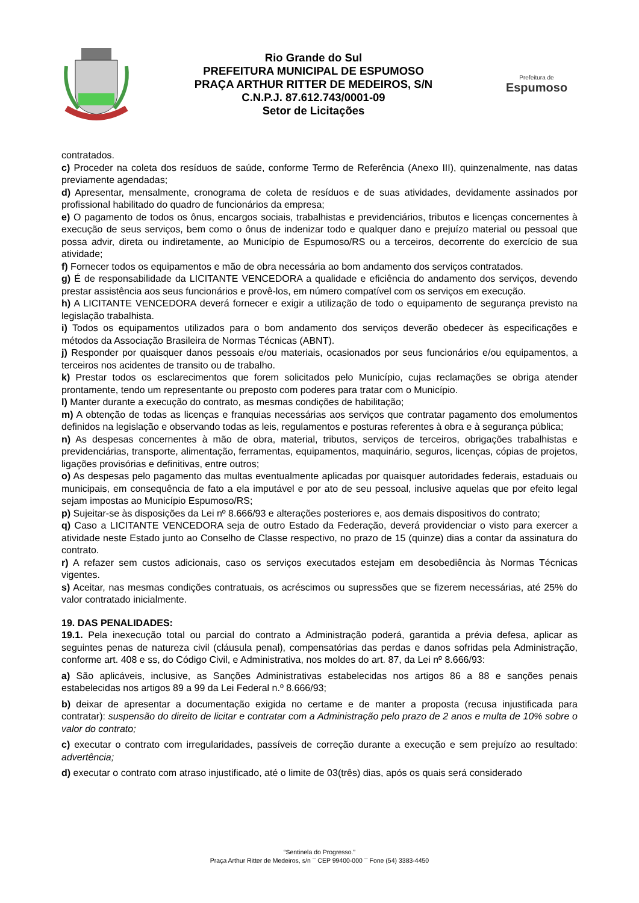Rio Grande do Sul
PREFEITURA MUNICIPAL DE ESPUMOSO
PRAÇA ARTHUR RITTER DE MEDEIROS, S/N
C.N.P.J. 87.612.743/0001-09
Setor de Licitações
Prefeitura de
Espumoso
contratados.
c) Proceder na coleta dos resíduos de saúde, conforme Termo de Referência (Anexo III), quinzenalmente, nas datas previamente agendadas;
d) Apresentar, mensalmente, cronograma de coleta de resíduos e de suas atividades, devidamente assinados por profissional habilitado do quadro de funcionários da empresa;
e) O pagamento de todos os ônus, encargos sociais, trabalhistas e previdenciários, tributos e licenças concernentes à execução de seus serviços, bem como o ônus de indenizar todo e qualquer dano e prejuízo material ou pessoal que possa advir, direta ou indiretamente, ao Município de Espumoso/RS ou a terceiros, decorrente do exercício de sua atividade;
f) Fornecer todos os equipamentos e mão de obra necessária ao bom andamento dos serviços contratados.
g) É de responsabilidade da LICITANTE VENCEDORA a qualidade e eficiência do andamento dos serviços, devendo prestar assistência aos seus funcionários e provê-los, em número compatível com os serviços em execução.
h) A LICITANTE VENCEDORA deverá fornecer e exigir a utilização de todo o equipamento de segurança previsto na legislação trabalhista.
i) Todos os equipamentos utilizados para o bom andamento dos serviços deverão obedecer às especificações e métodos da Associação Brasileira de Normas Técnicas (ABNT).
j) Responder por quaisquer danos pessoais e/ou materiais, ocasionados por seus funcionários e/ou equipamentos, a terceiros nos acidentes de transito ou de trabalho.
k) Prestar todos os esclarecimentos que forem solicitados pelo Município, cujas reclamações se obriga atender prontamente, tendo um representante ou preposto com poderes para tratar com o Município.
l) Manter durante a execução do contrato, as mesmas condições de habilitação;
m) A obtenção de todas as licenças e franquias necessárias aos serviços que contratar pagamento dos emolumentos definidos na legislação e observando todas as leis, regulamentos e posturas referentes à obra e à segurança pública;
n) As despesas concernentes à mão de obra, material, tributos, serviços de terceiros, obrigações trabalhistas e previdenciárias, transporte, alimentação, ferramentas, equipamentos, maquinário, seguros, licenças, cópias de projetos, ligações provisórias e definitivas, entre outros;
o) As despesas pelo pagamento das multas eventualmente aplicadas por quaisquer autoridades federais, estaduais ou municipais, em consequência de fato a ela imputável e por ato de seu pessoal, inclusive aquelas que por efeito legal sejam impostas ao Município Espumoso/RS;
p) Sujeitar-se às disposições da Lei nº 8.666/93 e alterações posteriores e, aos demais dispositivos do contrato;
q) Caso a LICITANTE VENCEDORA seja de outro Estado da Federação, deverá providenciar o visto para exercer a atividade neste Estado junto ao Conselho de Classe respectivo, no prazo de 15 (quinze) dias a contar da assinatura do contrato.
r) A refazer sem custos adicionais, caso os serviços executados estejam em desobediência às Normas Técnicas vigentes.
s) Aceitar, nas mesmas condições contratuais, os acréscimos ou supressões que se fizerem necessárias, até 25% do valor contratado inicialmente.
19. DAS PENALIDADES:
19.1. Pela inexecução total ou parcial do contrato a Administração poderá, garantida a prévia defesa, aplicar as seguintes penas de natureza civil (cláusula penal), compensatórias das perdas e danos sofridas pela Administração, conforme art. 408 e ss, do Código Civil, e Administrativa, nos moldes do art. 87, da Lei nº 8.666/93:
a) São aplicáveis, inclusive, as Sanções Administrativas estabelecidas nos artigos 86 a 88 e sanções penais estabelecidas nos artigos 89 a 99 da Lei Federal n.º 8.666/93;
b) deixar de apresentar a documentação exigida no certame e de manter a proposta (recusa injustificada para contratar): suspensão do direito de licitar e contratar com a Administração pelo prazo de 2 anos e multa de 10% sobre o valor do contrato;
c) executar o contrato com irregularidades, passíveis de correção durante a execução e sem prejuízo ao resultado: advertência;
d) executar o contrato com atraso injustificado, até o limite de 03(três) dias, após os quais será considerado
“Sentinela do Progresso.”
Praça Arthur Ritter de Medeiros, s/n ¯ CEP 99400-000 ¯ Fone (54) 3383-4450